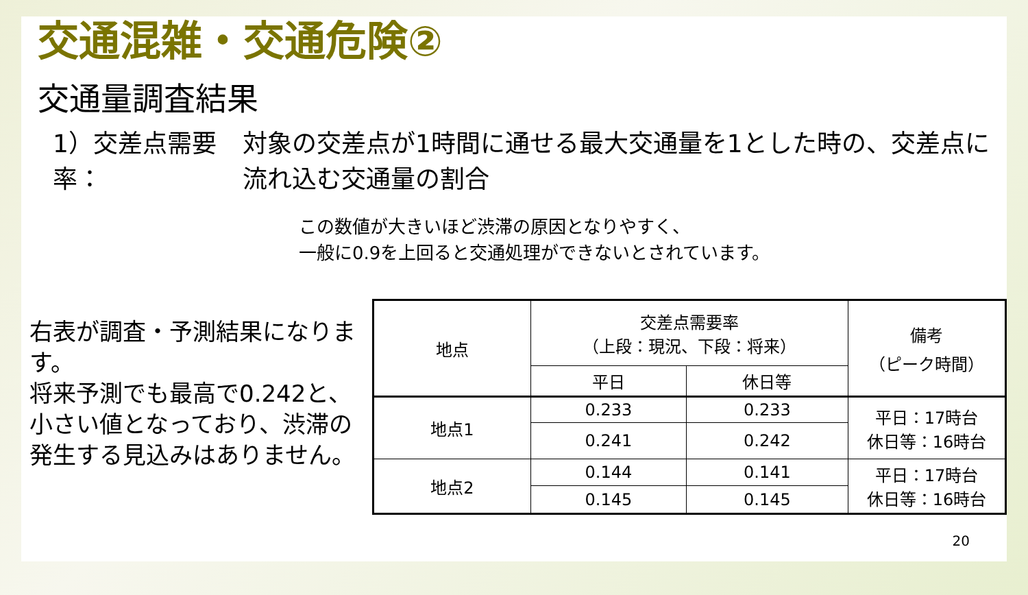交通混雑・交通危険②
交通量調査結果
1）交差点需要率： 対象の交差点が1時間に通せる最大交通量を1とした時の、交差点に流れ込む交通量の割合
この数値が大きいほど渋滞の原因となりやすく、
一般に0.9を上回ると交通処理ができないとされています。
右表が調査・予測結果になります。
将来予測でも最高で0.242と、小さい値となっており、渋滞の発生する見込みはありません。
| 地点 | 交差点需要率 （上段：現況、下段：将来） | | 備考 （ピーク時間） |
| --- | --- | --- | --- |
| | 平日 | 休日等 | |
| 地点1 | 0.233 | 0.233 | 平日：17時台 休日等：16時台 |
| | 0.241 | 0.242 | |
| 地点2 | 0.144 | 0.141 | 平日：17時台 休日等：16時台 |
| | 0.145 | 0.145 | |
20